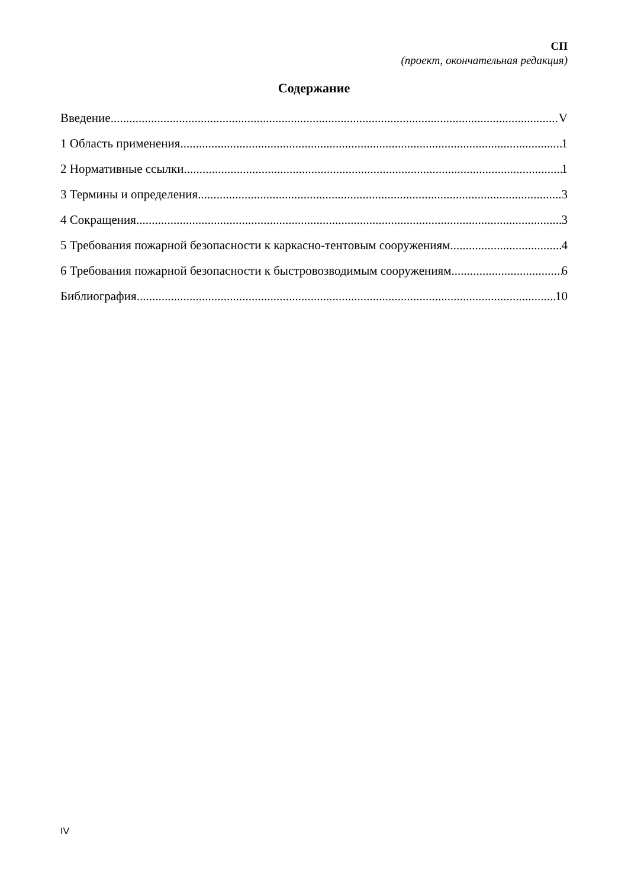СП
(проект, окончательная редакция)
Содержание
Введение V
1 Область применения 1
2 Нормативные ссылки 1
3 Термины и определения 3
4 Сокращения 3
5 Требования пожарной безопасности к каркасно-тентовым сооружениям 4
6 Требования пожарной безопасности к быстровозводимым сооружениям 6
Библиография 10
IV